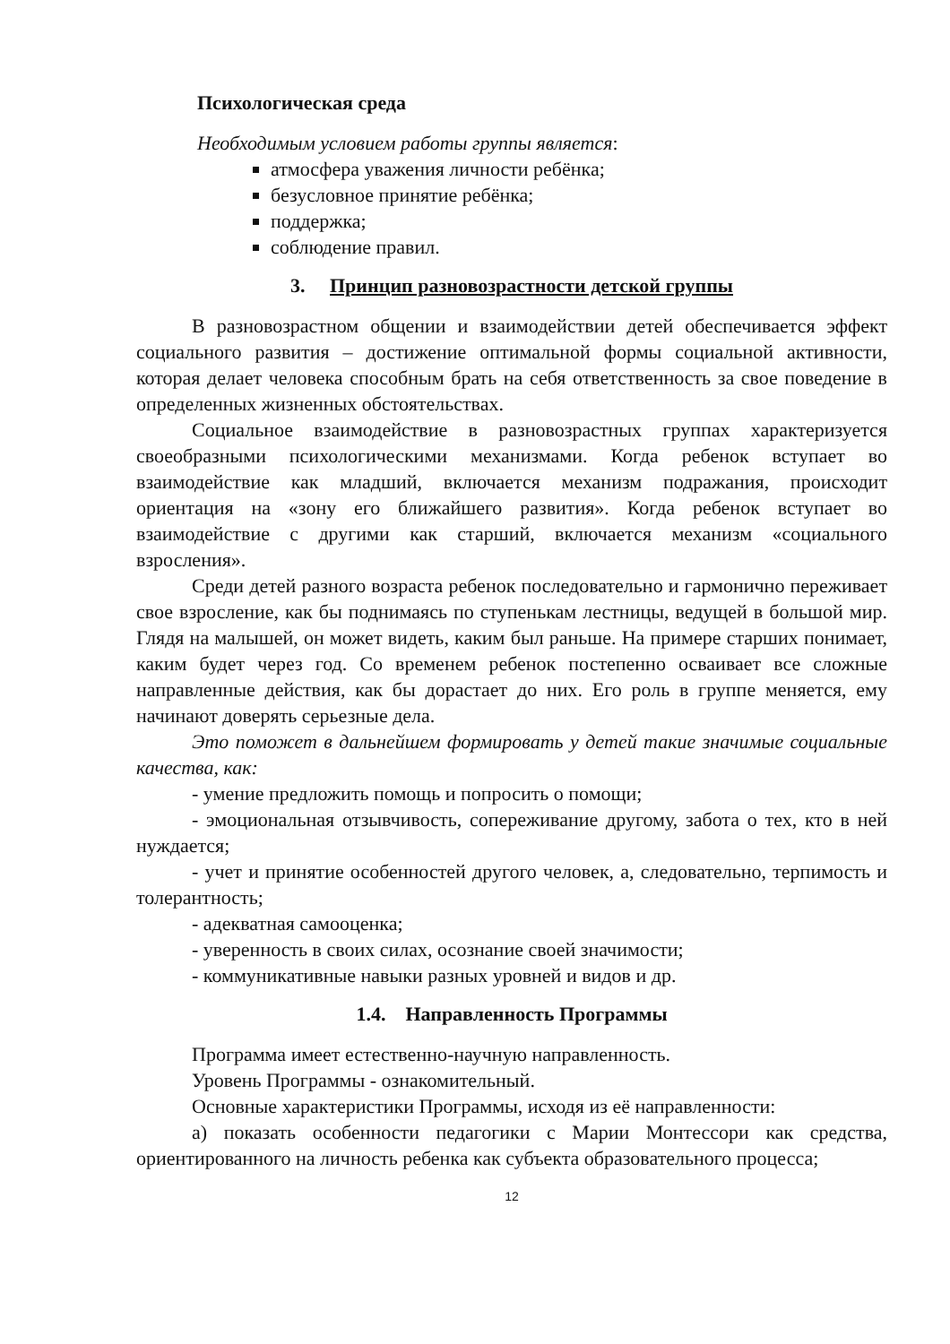Психологическая среда
Необходимым условием работы группы является:
атмосфера уважения личности ребёнка;
безусловное принятие ребёнка;
поддержка;
соблюдение правил.
3. Принцип разновозрастности детской группы
В разновозрастном общении и взаимодействии детей обеспечивается эффект социального развития – достижение оптимальной формы социальной активности, которая делает человека способным брать на себя ответственность за свое поведение в определенных жизненных обстоятельствах.
Социальное взаимодействие в разновозрастных группах характеризуется своеобразными психологическими механизмами. Когда ребенок вступает во взаимодействие как младший, включается механизм подражания, происходит ориентация на «зону его ближайшего развития». Когда ребенок вступает во взаимодействие с другими как старший, включается механизм «социального взросления».
Среди детей разного возраста ребенок последовательно и гармонично переживает свое взросление, как бы поднимаясь по ступенькам лестницы, ведущей в большой мир. Глядя на малышей, он может видеть, каким был раньше. На примере старших понимает, каким будет через год. Со временем ребенок постепенно осваивает все сложные направленные действия, как бы дорастает до них. Его роль в группе меняется, ему начинают доверять серьезные дела.
Это поможет в дальнейшем формировать у детей такие значимые социальные качества, как:
- умение предложить помощь и попросить о помощи;
- эмоциональная отзывчивость, сопереживание другому, забота о тех, кто в ней нуждается;
- учет и принятие особенностей другого человек, а, следовательно, терпимость и толерантность;
- адекватная самооценка;
- уверенность в своих силах, осознание своей значимости;
- коммуникативные навыки разных уровней и видов и др.
1.4. Направленность Программы
Программа имеет естественно-научную направленность.
Уровень Программы - ознакомительный.
Основные характеристики Программы, исходя из её направленности:
а) показать особенности педагогики с Марии Монтессори как средства, ориентированного на личность ребенка как субъекта образовательного процесса;
12